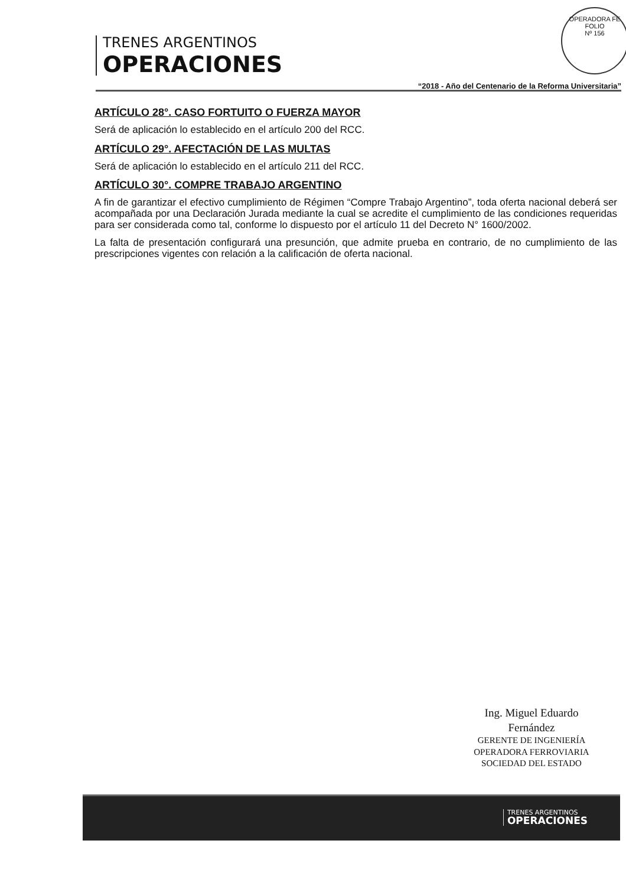OPERADORA FE
FOLIO
Nº 156
TRENES ARGENTINOS
OPERACIONES
“2018 - Año del Centenario de la Reforma Universitaria”
ARTÍCULO 28°. CASO FORTUITO O FUERZA MAYOR
Será de aplicación lo establecido en el artículo 200 del RCC.
ARTÍCULO 29°. AFECTACIÓN DE LAS MULTAS
Será de aplicación lo establecido en el artículo 211 del RCC.
ARTÍCULO 30°. COMPRE TRABAJO ARGENTINO
A fin de garantizar el efectivo cumplimiento de Régimen “Compre Trabajo Argentino”, toda oferta nacional deberá ser acompañada por una Declaración Jurada mediante la cual se acredite el cumplimiento de las condiciones requeridas para ser considerada como tal, conforme lo dispuesto por el artículo 11 del Decreto N° 1600/2002.
La falta de presentación configurará una presunción, que admite prueba en contrario, de no cumplimiento de las prescripciones vigentes con relación a la calificación de oferta nacional.
Ing. Miguel Eduardo Fernández
GERENTE DE INGENIERÍA
OPERADORA FERROVIARIA
SOCIEDAD DEL ESTADO
TRENES ARGENTINOS
OPERACIONES